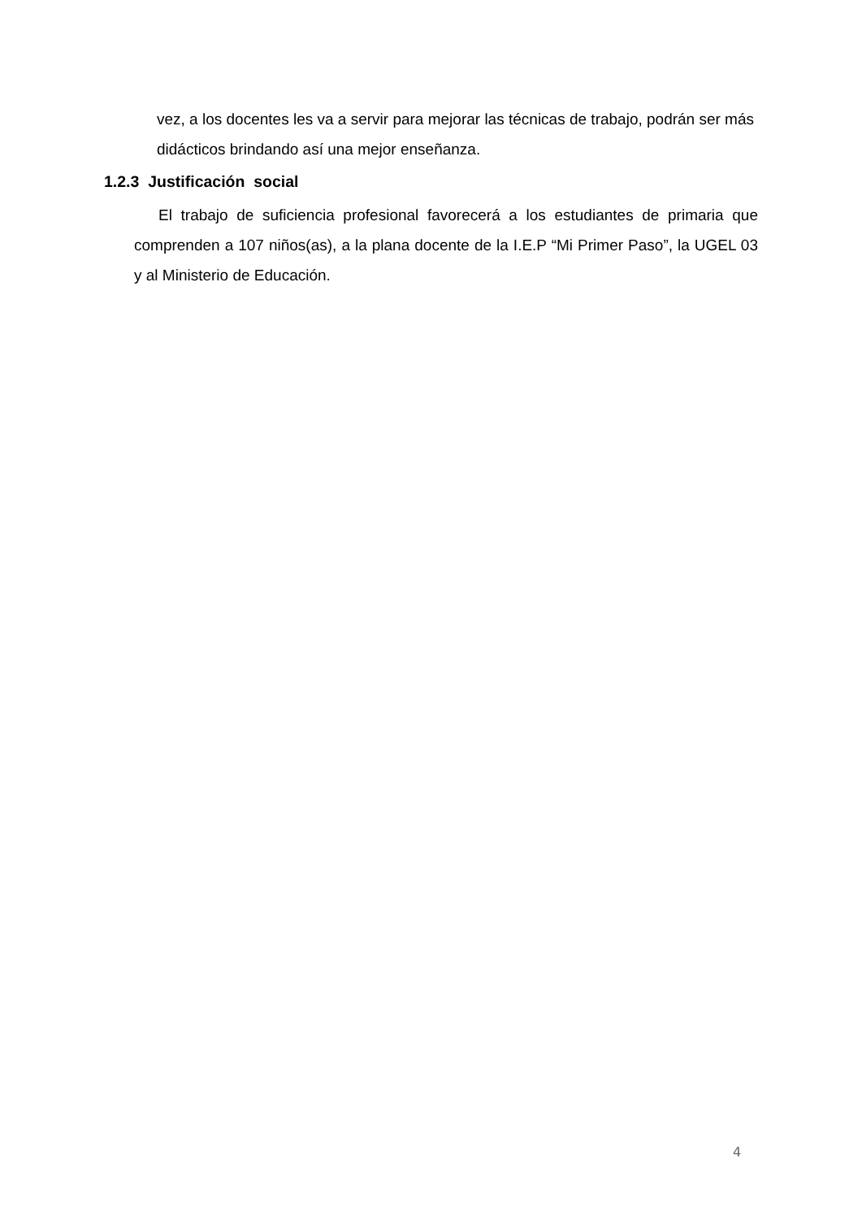vez, a los docentes les va a servir para mejorar las técnicas de trabajo, podrán ser más didácticos brindando así una mejor enseñanza.
1.2.3 Justificación social
El trabajo de suficiencia profesional favorecerá a los estudiantes de primaria que comprenden a 107 niños(as), a la plana docente de la I.E.P “Mi Primer Paso”, la UGEL 03 y al Ministerio de Educación.
4